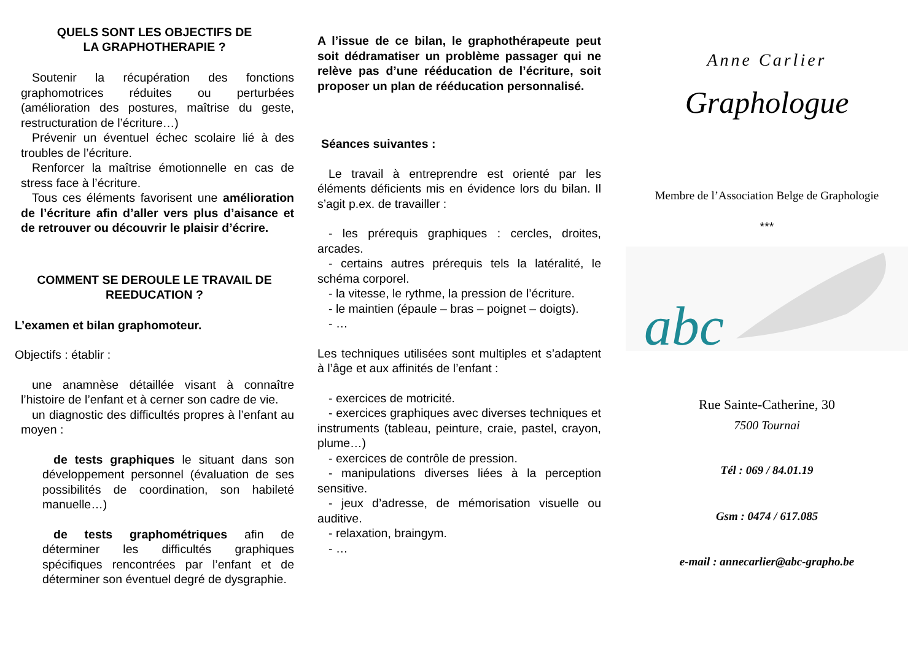QUELS SONT LES OBJECTIFS DE
LA GRAPHOTHERAPIE ?
Soutenir la récupération des fonctions graphomotrices réduites ou perturbées (amélioration des postures, maîtrise du geste, restructuration de l’écriture…)
Prévenir un éventuel échec scolaire lié à des troubles de l’écriture.
Renforcer la maîtrise émotionnelle en cas de stress face à l’écriture.
Tous ces éléments favorisent une amélioration de l’écriture afin d’aller vers plus d’aisance et de retrouver ou découvrir le plaisir d’écrire.
COMMENT SE DEROULE LE TRAVAIL DE REEDUCATION ?
L’examen et bilan graphomoteur.
Objectifs : établir :
une anamnèse détaillée visant à connaître l’histoire de l’enfant et à cerner son cadre de vie.
un diagnostic des difficultés propres à l’enfant au moyen :
de tests graphiques le situant dans son développement personnel (évaluation de ses possibilités de coordination, son habileté manuelle…)
de tests graphométriques afin de déterminer les difficultés graphiques spécifiques rencontrées par l’enfant et de déterminer son éventuel degré de dysgraphie.
A l’issue de ce bilan, le graphothérapeute peut soit dédramatiser un problème passager qui ne relève pas d’une rééducation de l’écriture, soit proposer un plan de rééducation personnalisé.
Séances suivantes :
Le travail à entreprendre est orienté par les éléments déficients mis en évidence lors du bilan. Il s’agit p.ex. de travailler :
- les prérequis graphiques : cercles, droites, arcades.
- certains autres prérequis tels la latéralité, le schéma corporel.
- la vitesse, le rythme, la pression de l’écriture.
- le maintien (épaule – bras – poignet – doigts).
- …
Les techniques utilisées sont multiples et s’adaptent à l’âge et aux affinités de l’enfant :
- exercices de motricité.
- exercices graphiques avec diverses techniques et instruments (tableau, peinture, craie, pastel, crayon, plume…)
- exercices de contrôle de pression.
- manipulations diverses liées à la perception sensitive.
- jeux d’adresse, de mémorisation visuelle ou auditive.
- relaxation, braingym.
- …
Anne Carlier
Graphologue
Membre de l’Association Belge de Graphologie
***
abc
Rue Sainte-Catherine, 30
7500 Tournai
Tél : 069 / 84.01.19
Gsm : 0474 / 617.085
e-mail : annecarlier@abc-grapho.be